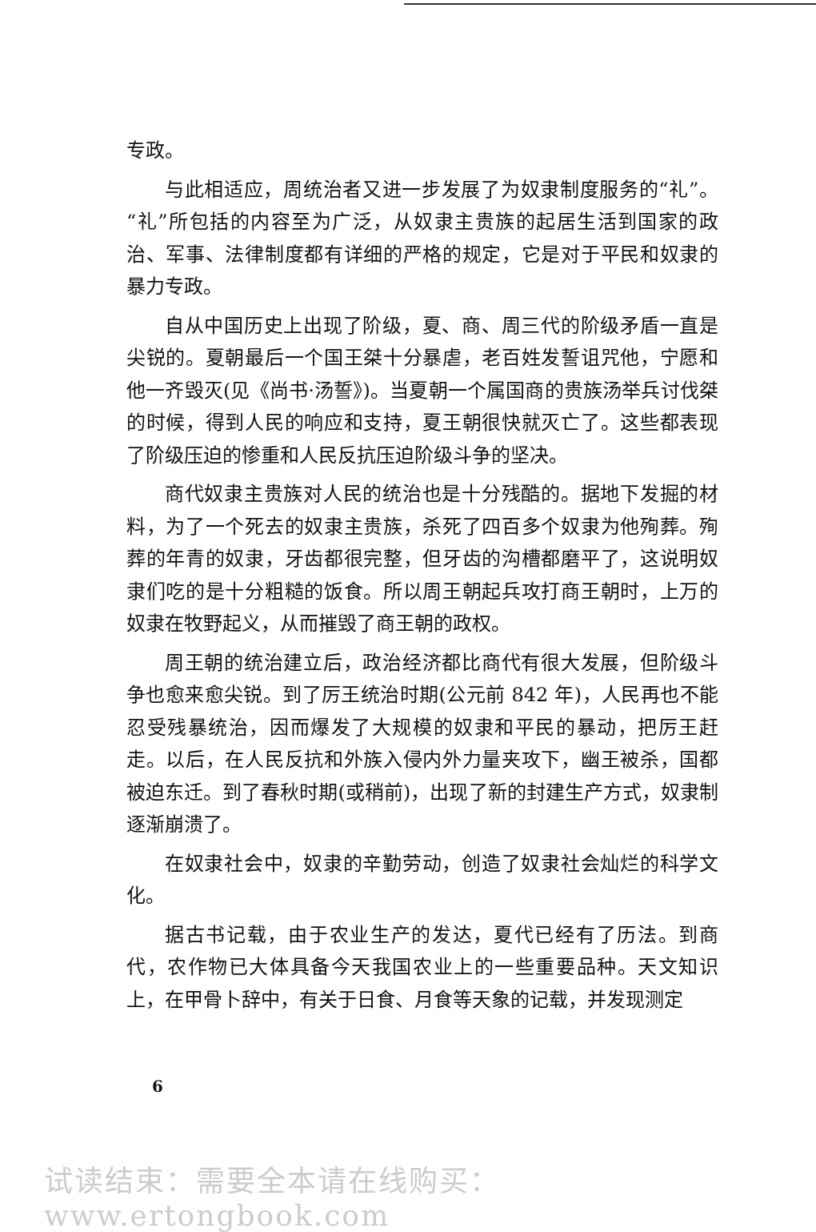专政。
与此相适应，周统治者又进一步发展了为奴隶制度服务的“礼”。“礼”所包括的内容至为广泛，从奴隶主贵族的起居生活到国家的政治、军事、法律制度都有详细的严格的规定，它是对于平民和奴隶的暴力专政。
自从中国历史上出现了阶级，夏、商、周三代的阶级矛盾一直是尖锐的。夏朝最后一个国王桀十分暴虐，老百姓发誓诅咒他，宁愿和他一齐毁灭(见《尚书·汤誓》)。当夏朝一个属国商的贵族汤举兵讨伐桀的时候，得到人民的响应和支持，夏王朝很快就灭亡了。这些都表现了阶级压迫的惨重和人民反抗压迫阶级斗争的坚决。
商代奴隶主贵族对人民的统治也是十分残酷的。据地下发掘的材料，为了一个死去的奴隶主贵族，杀死了四百多个奴隶为他殉葬。殉葬的年青的奴隶，牙齿都很完整，但牙齿的沟槽都磨平了，这说明奴隶们吃的是十分粗糙的饭食。所以周王朝起兵攻打商王朝时，上万的奴隶在牧野起义，从而摧毁了商王朝的政权。
周王朝的统治建立后，政治经济都比商代有很大发展，但阶级斗争也愈来愈尖锐。到了厉王统治时期(公元前 842 年)，人民再也不能忍受残暴统治，因而爆发了大规模的奴隶和平民的暴动，把厉王赶走。以后，在人民反抗和外族入侵内外力量夹攻下，幽王被杀，国都被迫东迁。到了春秋时期(或稍前)，出现了新的封建生产方式，奴隶制逐渐崩溃了。
在奴隶社会中，奴隶的辛勤劳动，创造了奴隶社会灿烂的科学文化。
据古书记载，由于农业生产的发达，夏代已经有了历法。到商代，农作物已大体具备今天我国农业上的一些重要品种。天文知识上，在甲骨卜辞中，有关于日食、月食等天象的记载，并发现测定
6
试读结束：需要全本请在线购买： www.ertongbook.com